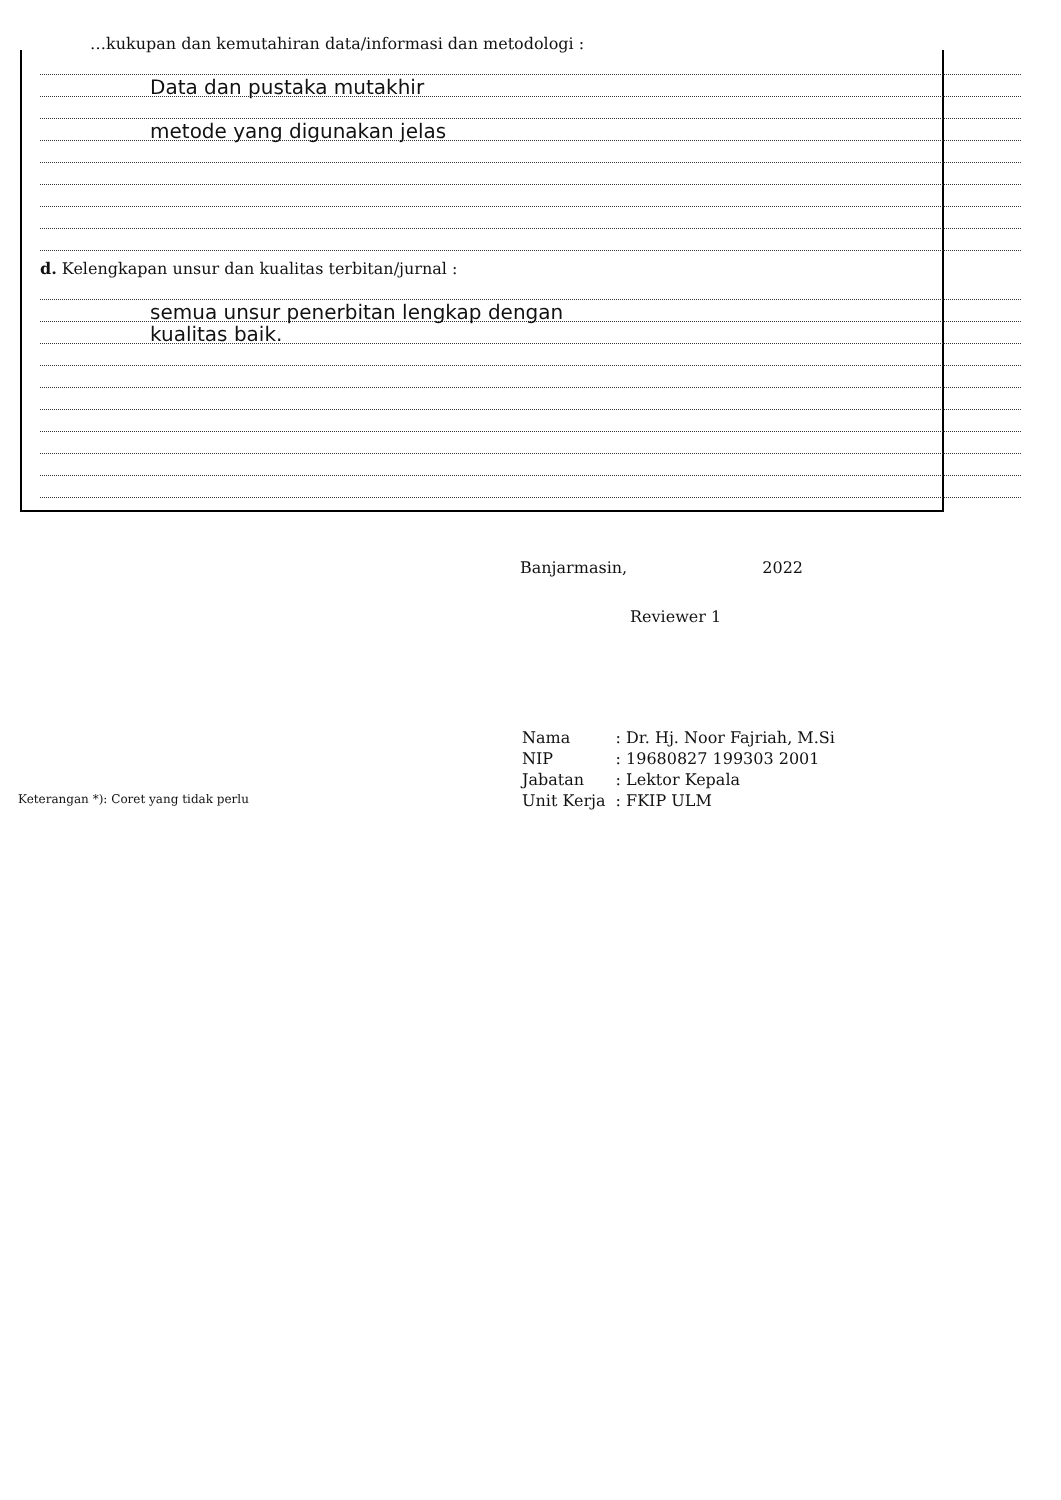…kukupan dan kemutahiran data/informasi dan metodologi :
Data dan pustaka mutakhir
metode yang digunakan jelas
d. Kelengkapan unsur dan kualitas terbitan/jurnal :
semua unsur penerbitan lengkap dengan
kualitas baik.
Banjarmasin, 2022
Reviewer 1
| Nama | : Dr. Hj. Noor Fajriah, M.Si |
| NIP | : 19680827 199303 2001 |
| Jabatan | : Lektor Kepala |
| Unit Kerja | : FKIP ULM |
Keterangan *): Coret yang tidak perlu